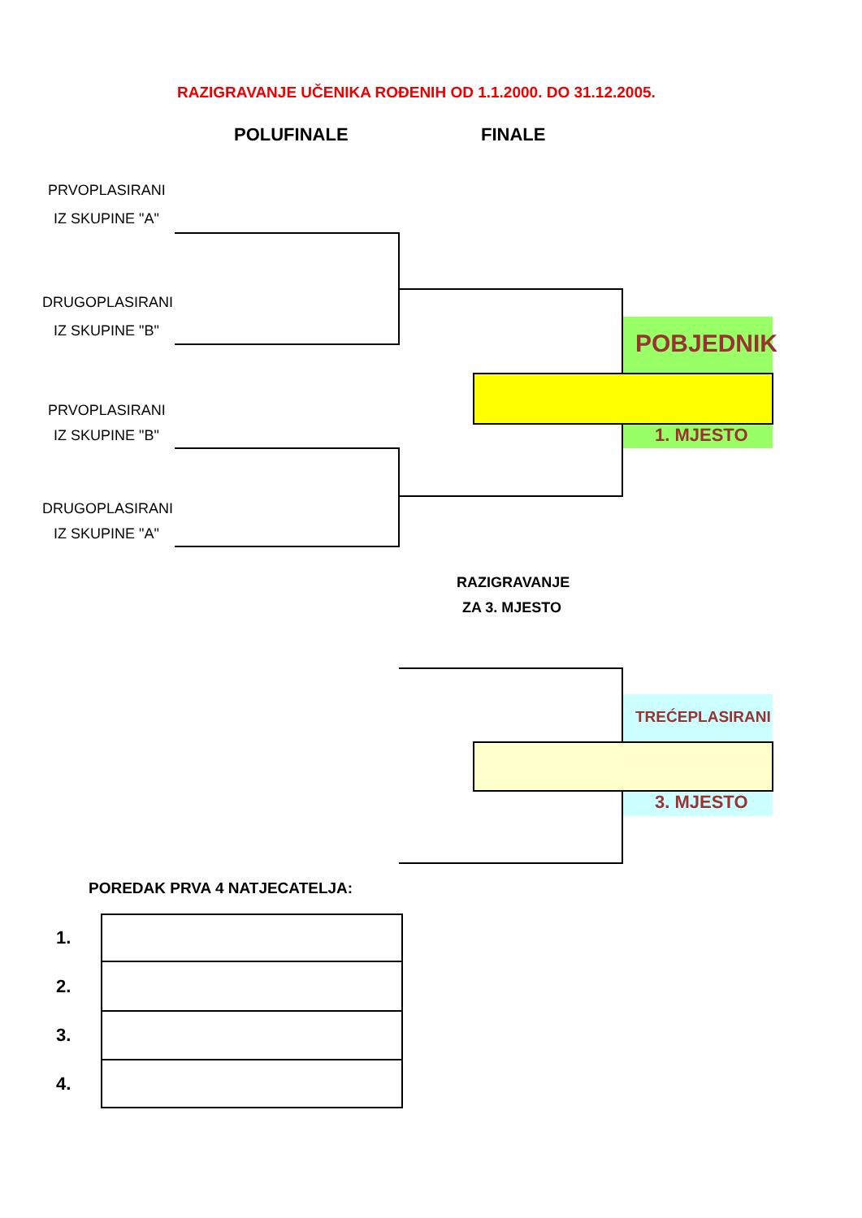RAZIGRAVANJE UČENIKA ROĐENIH OD 1.1.2000. DO 31.12.2005.
POLUFINALE FINALE
PRVOPLASIRANI
IZ SKUPINE "A"
DRUGOPLASIRANI
IZ SKUPINE "B"
PRVOPLASIRANI
IZ SKUPINE "B"
DRUGOPLASIRANI
IZ SKUPINE "A"
POBJEDNIK
1. MJESTO
RAZIGRAVANJE
ZA 3. MJESTO
TREĆEPLASIRANI
3. MJESTO
POREDAK PRVA 4 NATJECATELJA:
| 1. | |
| 2. | |
| 3. | |
| 4. | |